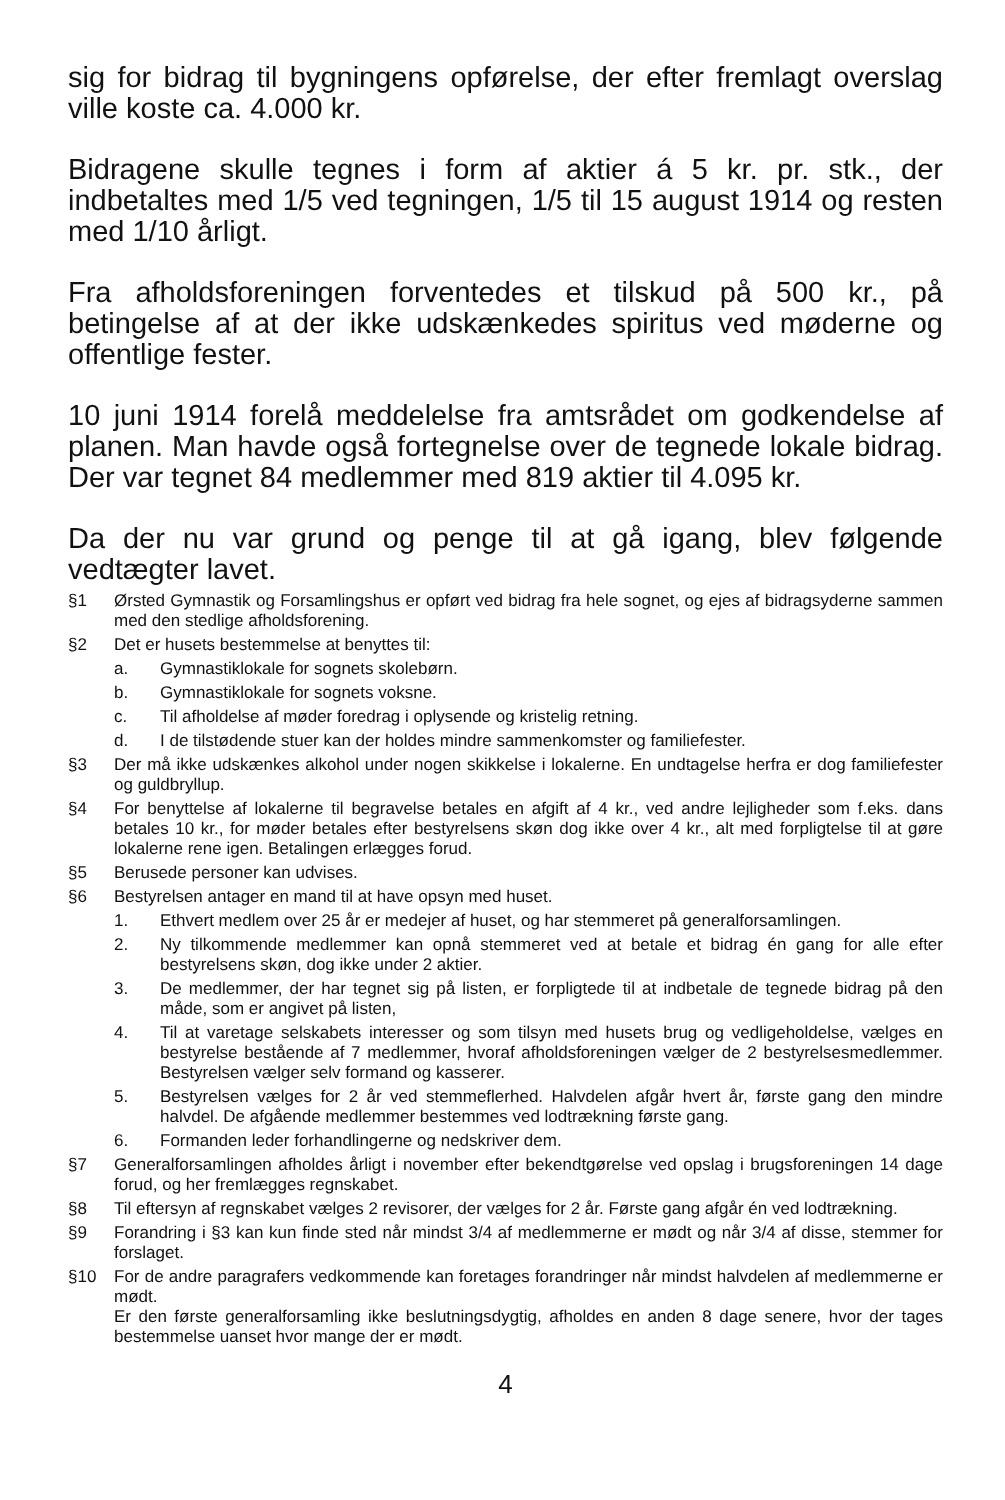sig for bidrag til bygningens opførelse, der efter fremlagt overslag ville koste ca. 4.000 kr.
Bidragene skulle tegnes i form af aktier á 5 kr. pr. stk., der indbetaltes med 1/5 ved tegningen, 1/5 til 15 august 1914 og resten med 1/10 årligt.
Fra afholdsforeningen forventedes et tilskud på 500 kr., på betingelse af at der ikke udskænkedes spiritus ved møderne og offentlige fester.
10 juni 1914 forelå meddelelse fra amtsrådet om godkendelse af planen. Man havde også fortegnelse over de tegnede lokale bidrag. Der var tegnet 84 medlemmer med 819 aktier til 4.095 kr.
Da der nu var grund og penge til at gå igang, blev følgende vedtægter lavet.
§1 Ørsted Gymnastik og Forsamlingshus er opført ved bidrag fra hele sognet, og ejes af bidragsyderne sammen med den stedlige afholdsforening.
§2 Det er husets bestemmelse at benyttes til:
a. Gymnastiklokale for sognets skolebørn.
b. Gymnastiklokale for sognets voksne.
c. Til afholdelse af møder foredrag i oplysende og kristelig retning.
d. I de tilstødende stuer kan der holdes mindre sammenkomster og familiefester.
§3 Der må ikke udskænkes alkohol under nogen skikkelse i lokalerne. En undtagelse herfra er dog familiefester og guldbryllup.
§4 For benyttelse af lokalerne til begravelse betales en afgift af 4 kr., ved andre lejligheder som f.eks. dans betales 10 kr., for møder betales efter bestyrelsens skøn dog ikke over 4 kr., alt med forpligtelse til at gøre lokalerne rene igen. Betalingen erlægges forud.
§5 Berusede personer kan udvises.
§6 Bestyrelsen antager en mand til at have opsyn med huset.
1. Ethvert medlem over 25 år er medejer af huset, og har stemmeret på generalforsamlingen.
2. Ny tilkommende medlemmer kan opnå stemmeret ved at betale et bidrag én gang for alle efter bestyrelsens skøn, dog ikke under 2 aktier.
3. De medlemmer, der har tegnet sig på listen, er forpligtede til at indbetale de tegnede bidrag på den måde, som er angivet på listen,
4. Til at varetage selskabets interesser og som tilsyn med husets brug og vedligeholdelse, vælges en bestyrelse bestående af 7 medlemmer, hvoraf afholdsforeningen vælger de 2 bestyrelsesmedlemmer. Bestyrelsen vælger selv formand og kasserer.
5. Bestyrelsen vælges for 2 år ved stemmeflerhed. Halvdelen afgår hvert år, første gang den mindre halvdel. De afgående medlemmer bestemmes ved lodtrækning første gang.
6. Formanden leder forhandlingerne og nedskriver dem.
§7 Generalforsamlingen afholdes årligt i november efter bekendtgørelse ved opslag i brugsforeningen 14 dage forud, og her fremlægges regnskabet.
§8 Til eftersyn af regnskabet vælges 2 revisorer, der vælges for 2 år. Første gang afgår én ved lodtrækning.
§9 Forandring i §3 kan kun finde sted når mindst 3/4 af medlemmerne er mødt og når 3/4 af disse, stemmer for forslaget.
§10 For de andre paragrafers vedkommende kan foretages forandringer når mindst halvdelen af medlemmerne er mødt.
Er den første generalforsamling ikke beslutningsdygtig, afholdes en anden 8 dage senere, hvor der tages bestemmelse uanset hvor mange der er mødt.
4